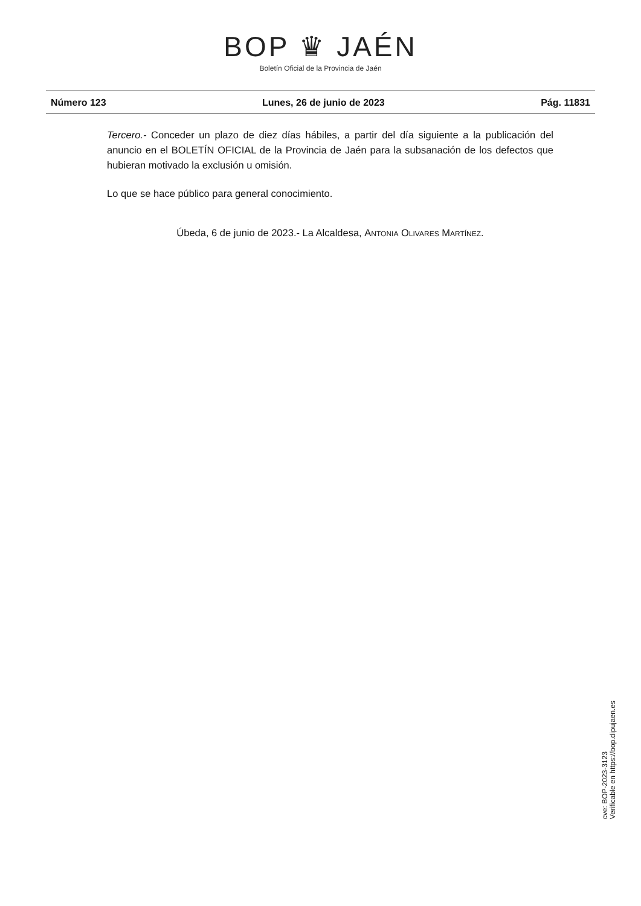BOP ♛ JAÉN
Boletín Oficial de la Provincia de Jaén
Número 123 Lunes, 26 de junio de 2023 Pág. 11831
Tercero.- Conceder un plazo de diez días hábiles, a partir del día siguiente a la publicación del anuncio en el BOLETÍN OFICIAL de la Provincia de Jaén para la subsanación de los defectos que hubieran motivado la exclusión u omisión.
Lo que se hace público para general conocimiento.
Úbeda, 6 de junio de 2023.- La Alcaldesa, Antonia Olivares Martínez.
cve: BOP-2023-3123
Verificable en https://bop.dipujaen.es